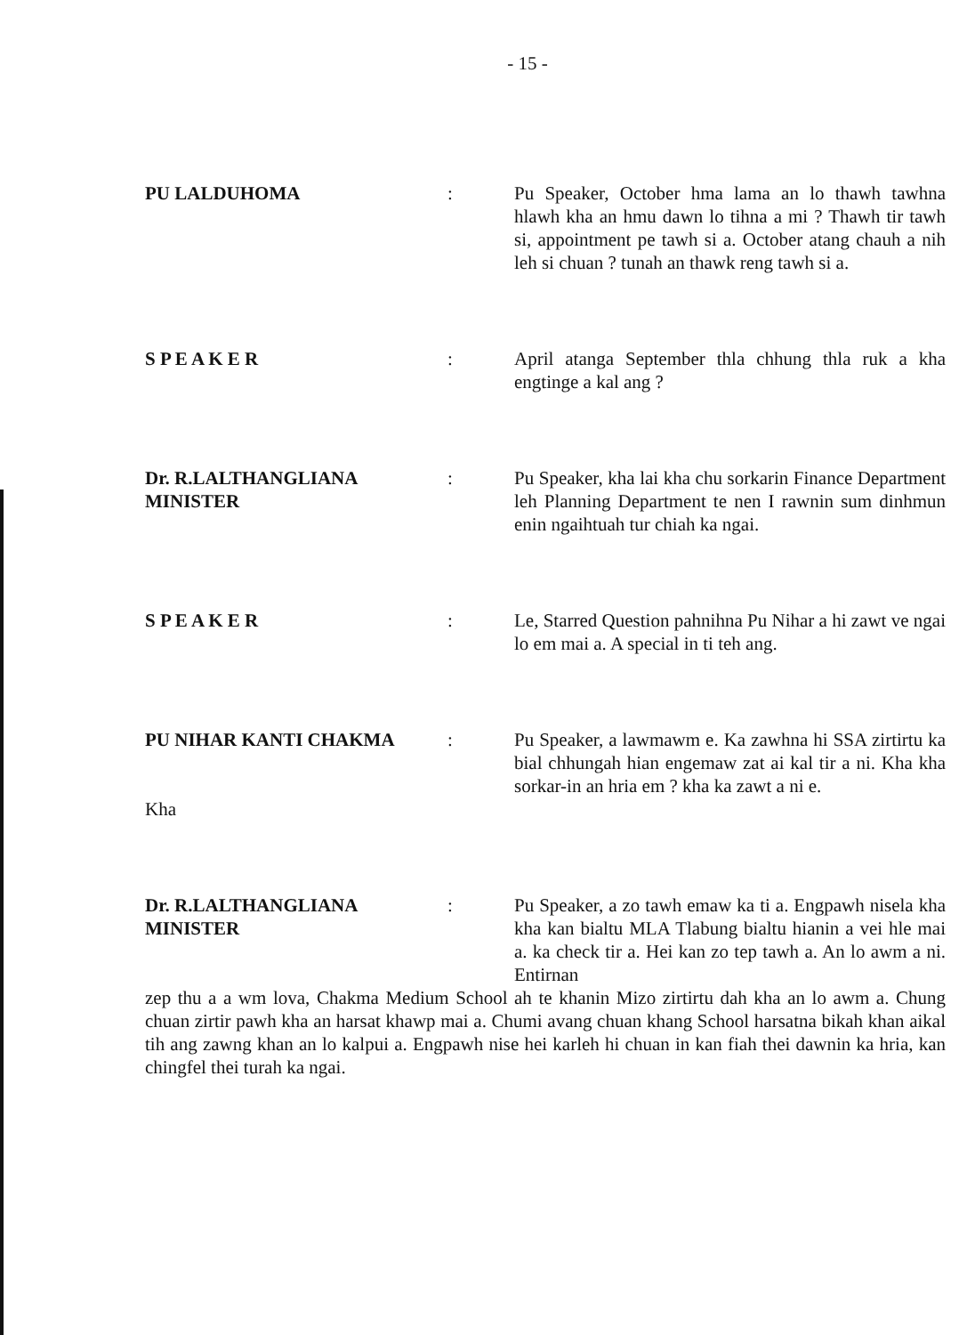- 15 -
PU LALDUHOMA : Pu Speaker, October hma lama an lo thawh tawhna hlawh kha an hmu dawn lo tihna a mi ? Thawh tir tawh si, appointment pe tawh si a. October atang chauh a nih leh si chuan ? tunah an thawk reng tawh si a.
S P E A K E R : April atanga September thla chhung thla ruk a kha engtinge a kal ang ?
Dr. R.LALTHANGLIANA
MINISTER
: Pu Speaker, kha lai kha chu sorkarin Finance Department leh Planning Department te nen I rawnin sum dinhmun enin ngaihtuah tur chiah ka ngai.
S P E A K E R : Le, Starred Question pahnihna Pu Nihar a hi zawt ve ngai lo em mai a. A special in ti teh ang.
PU NIHAR KANTI CHAKMA
Kha
: Pu Speaker, a lawmawm e. Ka zawhna hi SSA zirtirtu ka bial chhungah hian engemaw zat ai kal tir a ni. Kha kha sorkar-in an hria em ? kha ka zawt a ni e.
Dr. R.LALTHANGLIANA
MINISTER
: Pu Speaker, a zo tawh emaw ka ti a. Engpawh nisela kha kha kan bialtu MLA Tlabung bialtu hianin a vei hle mai a. ka check tir a. Hei kan zo tep tawh a. An lo awm a ni. Entirnan
zep thu a a wm lova, Chakma Medium School ah te khanin Mizo zirtirtu dah kha an lo awm a. Chung chuan zirtir pawh kha an harsat khawp mai a. Chumi avang chuan khang School harsatna bikah khan aikal tih ang zawng khan an lo kalpui a. Engpawh nise hei karleh hi chuan in kan fiah thei dawnin ka hria, kan chingfel thei turah ka ngai.